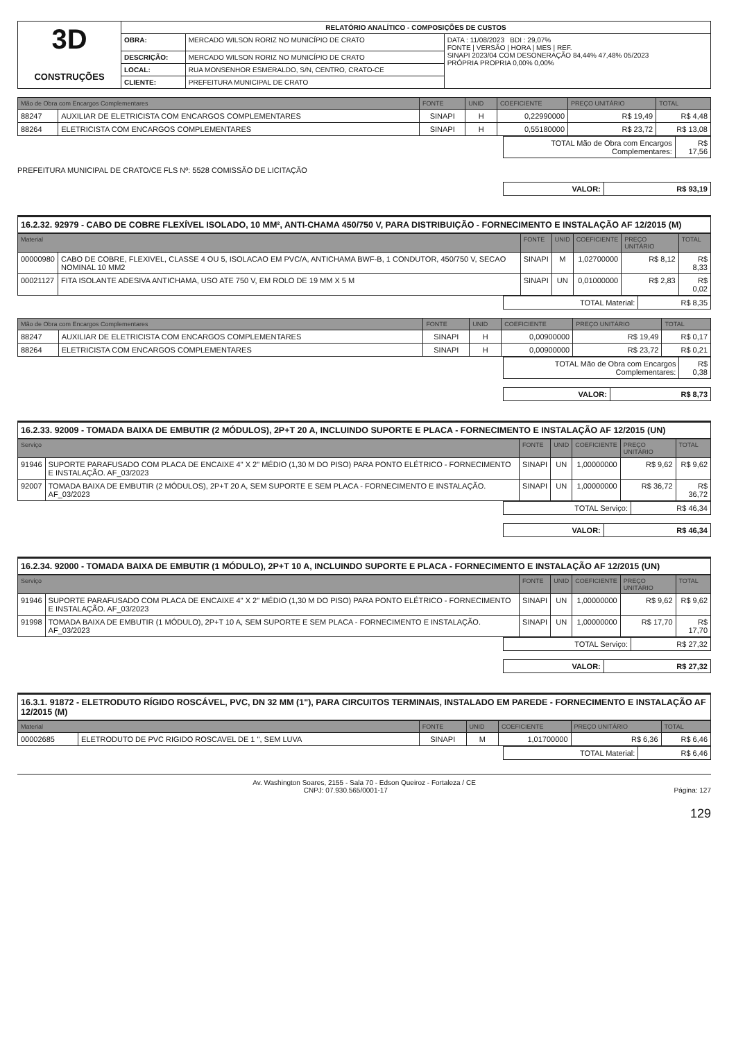| 3D CONSTRUÇÕES | RELATÓRIO ANALÍTICO - COMPOSIÇÕES DE CUSTOS | | |
| | OBRA: | MERCADO WILSON RORIZ NO MUNICÍPIO DE CRATO | DATA : 11/08/2023 BDI : 29,07% FONTE / VERSÃO / HORA / MES / REF. SINAPI 2023/04 COM DESONERAÇÃO 84,44% 47,48% 05/2023 PRÓPRIA PROPRIA 0,00% 0,00% |
| | DESCRIÇÃO: | MERCADO WILSON RORIZ NO MUNICÍPIO DE CRATO | |
| | LOCAL: | RUA MONSENHOR ESMERALDO, S/N, CENTRO, CRATO-CE | |
| | CLIENTE: | PREFEITURA MUNICIPAL DE CRATO | |
| Mão de Obra com Encargos Complementares | | FONTE | UNID | COEFICIENTE | PREÇO UNITÁRIO | TOTAL |
| --- | --- | --- | --- | --- | --- | --- |
| 88247 | AUXILIAR DE ELETRICISTA COM ENCARGOS COMPLEMENTARES | SINAPI | H | 0,22990000 | R$ 19,49 | R$ 4,48 |
| 88264 | ELETRICISTA COM ENCARGOS COMPLEMENTARES | SINAPI | H | 0,55180000 | R$ 23,72 | R$ 13,08 |
| TOTAL Mão de Obra com Encargos Complementares: | R$ 17,56 |
PREFEITURA MUNICIPAL DE CRATO/CE FLS Nº: 5528 COMISSÃO DE LICITAÇÃO
| VALOR: | R$ 93,19 |
16.2.32. 92979 - CABO DE COBRE FLEXÍVEL ISOLADO, 10 MM², ANTI-CHAMA 450/750 V, PARA DISTRIBUIÇÃO - FORNECIMENTO E INSTALAÇÃO AF 12/2015 (M)
| Material | | FONTE | UNID | COEFICIENTE | PREÇO UNITÁRIO | TOTAL |
| --- | --- | --- | --- | --- | --- | --- |
| 00000980 | CABO DE COBRE, FLEXIVEL, CLASSE 4 OU 5, ISOLACAO EM PVC/A, ANTICHAMA BWF-B, 1 CONDUTOR, 450/750 V, SECAO NOMINAL 10 MM2 | SINAPI | M | 1,02700000 | R$ 8,12 | R$ 8,33 |
| 00021127 | FITA ISOLANTE ADESIVA ANTICHAMA, USO ATE 750 V, EM ROLO DE 19 MM X 5 M | SINAPI | UN | 0,01000000 | R$ 2,83 | R$ 0,02 |
| TOTAL Material: | R$ 8,35 |
| Mão de Obra com Encargos Complementares | | FONTE | UNID | COEFICIENTE | PREÇO UNITÁRIO | TOTAL |
| --- | --- | --- | --- | --- | --- | --- |
| 88247 | AUXILIAR DE ELETRICISTA COM ENCARGOS COMPLEMENTARES | SINAPI | H | 0,00900000 | R$ 19,49 | R$ 0,17 |
| 88264 | ELETRICISTA COM ENCARGOS COMPLEMENTARES | SINAPI | H | 0,00900000 | R$ 23,72 | R$ 0,21 |
| TOTAL Mão de Obra com Encargos Complementares: | R$ 0,38 |
| VALOR: | R$ 8,73 |
16.2.33. 92009 - TOMADA BAIXA DE EMBUTIR (2 MÓDULOS), 2P+T 20 A, INCLUINDO SUPORTE E PLACA - FORNECIMENTO E INSTALAÇÃO AF 12/2015 (UN)
| Serviço | | FONTE | UNID | COEFICIENTE | PREÇO UNITÁRIO | TOTAL |
| --- | --- | --- | --- | --- | --- | --- |
| 91946 | SUPORTE PARAFUSADO COM PLACA DE ENCAIXE 4" X 2" MÉDIO (1,30 M DO PISO) PARA PONTO ELÉTRICO - FORNECIMENTO E INSTALAÇÃO. AF_03/2023 | SINAPI | UN | 1,00000000 | R$ 9,62 | R$ 9,62 |
| 92007 | TOMADA BAIXA DE EMBUTIR (2 MÓDULOS), 2P+T 20 A, SEM SUPORTE E SEM PLACA - FORNECIMENTO E INSTALAÇÃO. AF_03/2023 | SINAPI | UN | 1,00000000 | R$ 36,72 | R$ 36,72 |
| TOTAL Serviço: | R$ 46,34 |
| VALOR: | R$ 46,34 |
16.2.34. 92000 - TOMADA BAIXA DE EMBUTIR (1 MÓDULO), 2P+T 10 A, INCLUINDO SUPORTE E PLACA - FORNECIMENTO E INSTALAÇÃO AF 12/2015 (UN)
| Serviço | | FONTE | UNID | COEFICIENTE | PREÇO UNITÁRIO | TOTAL |
| --- | --- | --- | --- | --- | --- | --- |
| 91946 | SUPORTE PARAFUSADO COM PLACA DE ENCAIXE 4" X 2" MÉDIO (1,30 M DO PISO) PARA PONTO ELÉTRICO - FORNECIMENTO E INSTALAÇÃO. AF_03/2023 | SINAPI | UN | 1,00000000 | R$ 9,62 | R$ 9,62 |
| 91998 | TOMADA BAIXA DE EMBUTIR (1 MÓDULO), 2P+T 10 A, SEM SUPORTE E SEM PLACA - FORNECIMENTO E INSTALAÇÃO. AF_03/2023 | SINAPI | UN | 1,00000000 | R$ 17,70 | R$ 17,70 |
| TOTAL Serviço: | R$ 27,32 |
| VALOR: | R$ 27,32 |
16.3.1. 91872 - ELETRODUTO RÍGIDO ROSCÁVEL, PVC, DN 32 MM (1"), PARA CIRCUITOS TERMINAIS, INSTALADO EM PAREDE - FORNECIMENTO E INSTALAÇÃO AF 12/2015 (M)
| Material | | FONTE | UNID | COEFICIENTE | PREÇO UNITÁRIO | TOTAL |
| --- | --- | --- | --- | --- | --- | --- |
| 00002685 | ELETRODUTO DE PVC RIGIDO ROSCAVEL DE 1 ", SEM LUVA | SINAPI | M | 1,01700000 | R$ 6,36 | R$ 6,46 |
| TOTAL Material: | R$ 6,46 |
Av. Washington Soares, 2155 - Sala 70 - Edson Queiroz - Fortaleza / CE
CNPJ: 07.930.565/0001-17 Página: 127
129